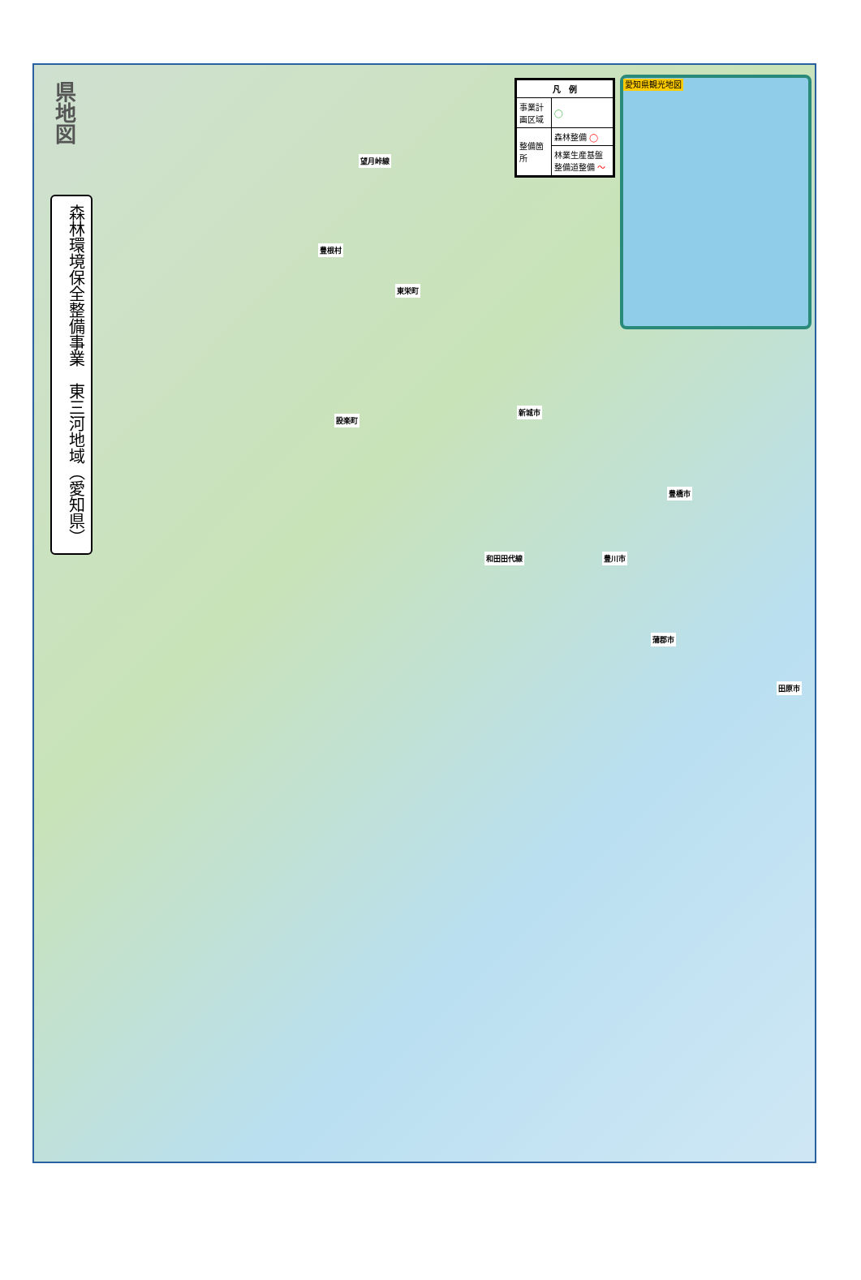県地図
森林環境保全整備事業　東三河地域（愛知県）
| 凡 例 | |
| --- | --- |
| 事業計画区域 | ◯ |
| 整備箇所 | 森林整備 ◯ |
| | 林業生産基盤整備道整備 ～ |
愛知県観光地図
豊根村
望月峠線
東栄町
設楽町
新城市
和田田代線 豊川市
豊橋市
蒲郡市
田原市